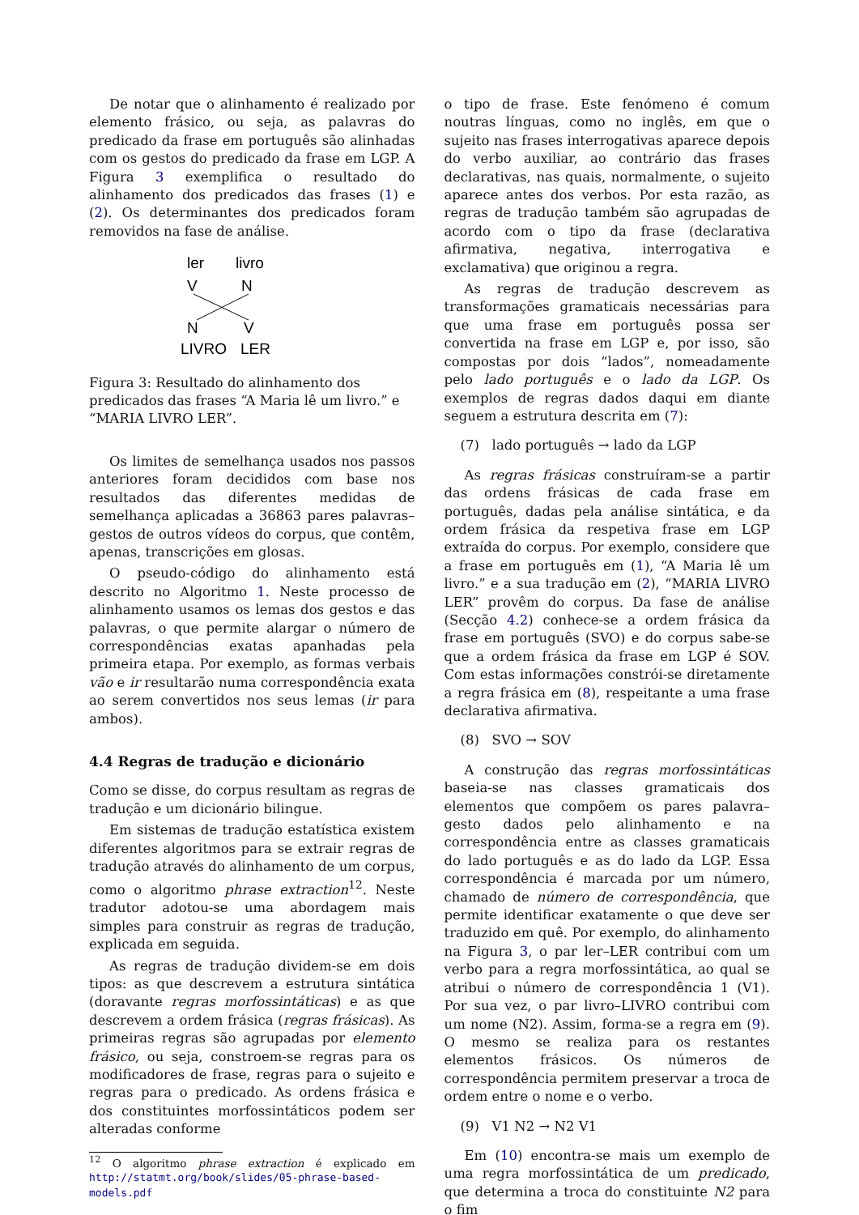De notar que o alinhamento é realizado por elemento frásico, ou seja, as palavras do predicado da frase em português são alinhadas com os gestos do predicado da frase em LGP. A Figura 3 exemplifica o resultado do alinhamento dos predicados das frases (1) e (2). Os determinantes dos predicados foram removidos na fase de análise.
ler
livro
V
N
N
V
LIVRO
LER
Figura 3: Resultado do alinhamento dos predicados das frases “A Maria lê um livro.” e “MARIA LIVRO LER”.
Os limites de semelhança usados nos passos anteriores foram decididos com base nos resultados das diferentes medidas de semelhança aplicadas a 36863 pares palavras–gestos de outros vídeos do corpus, que contêm, apenas, transcrições em glosas.
O pseudo-código do alinhamento está descrito no Algoritmo 1. Neste processo de alinhamento usamos os lemas dos gestos e das palavras, o que permite alargar o número de correspondências exatas apanhadas pela primeira etapa. Por exemplo, as formas verbais vão e ir resultarão numa correspondência exata ao serem convertidos nos seus lemas (ir para ambos).
4.4 Regras de tradução e dicionário
Como se disse, do corpus resultam as regras de tradução e um dicionário bilingue.
Em sistemas de tradução estatística existem diferentes algoritmos para se extrair regras de tradução através do alinhamento de um corpus, como o algoritmo phrase extraction<sup>12</sup>. Neste tradutor adotou-se uma abordagem mais simples para construir as regras de tradução, explicada em seguida.
As regras de tradução dividem-se em dois tipos: as que descrevem a estrutura sintática (doravante regras morfossintáticas) e as que descrevem a ordem frásica (regras frásicas). As primeiras regras são agrupadas por elemento frásico, ou seja, constroem-se regras para os modificadores de frase, regras para o sujeito e regras para o predicado. As ordens frásica e dos constituintes morfossintáticos podem ser alteradas conforme
<sup>12</sup> O algoritmo phrase extraction é explicado em http://statmt.org/book/slides/05-phrase-based-models.pdf
o tipo de frase. Este fenómeno é comum noutras línguas, como no inglês, em que o sujeito nas frases interrogativas aparece depois do verbo auxiliar, ao contrário das frases declarativas, nas quais, normalmente, o sujeito aparece antes dos verbos. Por esta razão, as regras de tradução também são agrupadas de acordo com o tipo da frase (declarativa afirmativa, negativa, interrogativa e exclamativa) que originou a regra.
As regras de tradução descrevem as transformações gramaticais necessárias para que uma frase em português possa ser convertida na frase em LGP e, por isso, são compostas por dois “lados”, nomeadamente pelo lado português e o lado da LGP. Os exemplos de regras dados daqui em diante seguem a estrutura descrita em (7):
(7) lado português → lado da LGP
As regras frásicas construíram-se a partir das ordens frásicas de cada frase em português, dadas pela análise sintática, e da ordem frásica da respetiva frase em LGP extraída do corpus. Por exemplo, considere que a frase em português em (1), “A Maria lê um livro.” e a sua tradução em (2), “MARIA LIVRO LER” provêm do corpus. Da fase de análise (Secção 4.2) conhece-se a ordem frásica da frase em português (SVO) e do corpus sabe-se que a ordem frásica da frase em LGP é SOV. Com estas informações constrói-se diretamente a regra frásica em (8), respeitante a uma frase declarativa afirmativa.
(8) SVO → SOV
A construção das regras morfossintáticas baseia-se nas classes gramaticais dos elementos que compõem os pares palavra–gesto dados pelo alinhamento e na correspondência entre as classes gramaticais do lado português e as do lado da LGP. Essa correspondência é marcada por um número, chamado de número de correspondência, que permite identificar exatamente o que deve ser traduzido em quê. Por exemplo, do alinhamento na Figura 3, o par ler–LER contribui com um verbo para a regra morfossintática, ao qual se atribui o número de correspondência 1 (V1). Por sua vez, o par livro–LIVRO contribui com um nome (N2). Assim, forma-se a regra em (9). O mesmo se realiza para os restantes elementos frásicos. Os números de correspondência permitem preservar a troca de ordem entre o nome e o verbo.
(9) V1 N2 → N2 V1
Em (10) encontra-se mais um exemplo de uma regra morfossintática de um predicado, que determina a troca do constituinte N2 para o fim